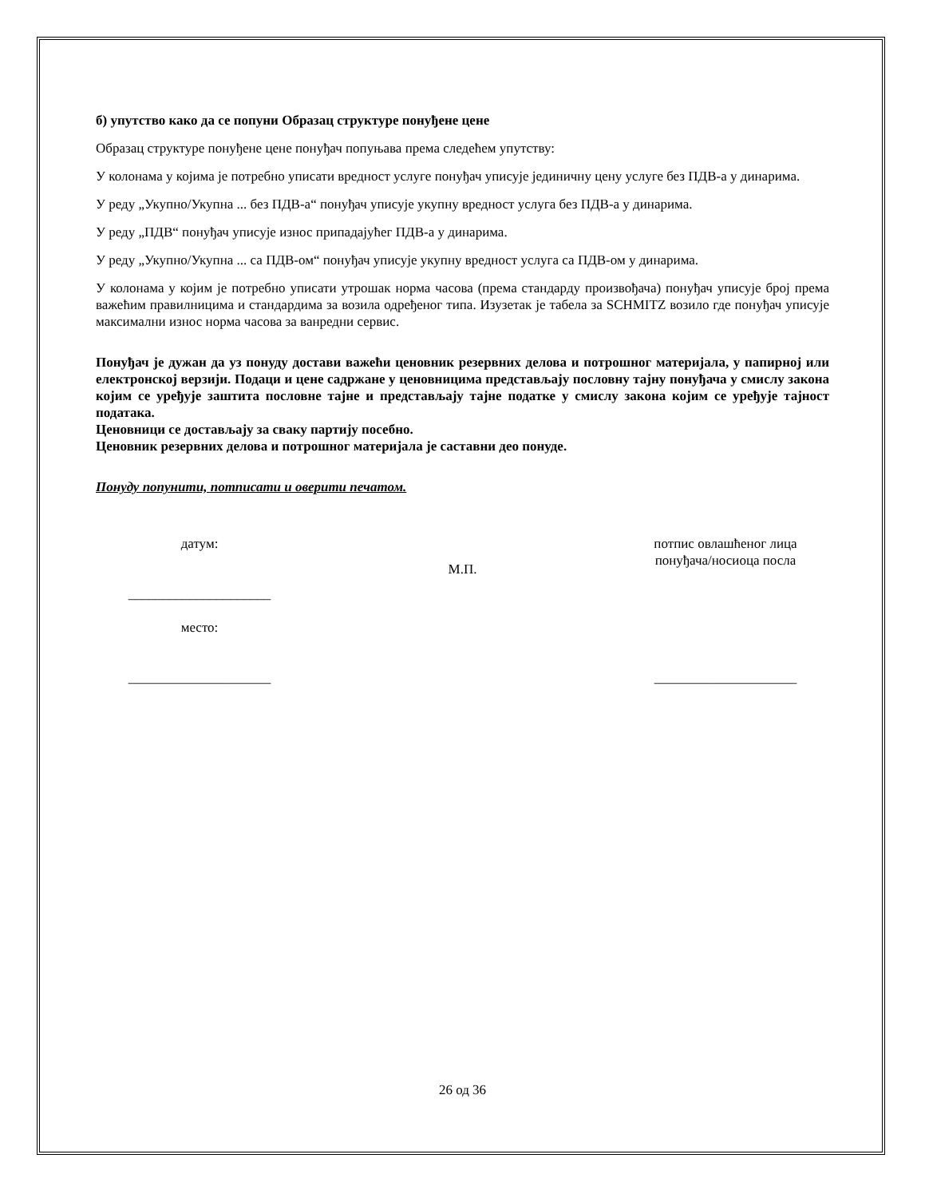б) упутство како да се попуни Образац структуре понуђене цене
Образац структуре понуђене цене понуђач попуњава према следећем упутству:
У колонама у којима је потребно уписати вредност услуге понуђач уписује јединичну цену услуге без ПДВ-а у динарима.
У реду „Укупно/Укупна ... без ПДВ-а“ понуђач уписује укупну вредност услуга без ПДВ-а у динарима.
У реду „ПДВ“ понуђач уписује износ припадајућег ПДВ-а у динарима.
У реду „Укупно/Укупна ... са ПДВ-ом“ понуђач уписује укупну вредност услуга са ПДВ-ом у динарима.
У колонама у којим је потребно уписати утрошак норма часова (према стандарду произвођача) понуђач уписује број према важећим правилницима и стандардима за возила одређеног типа. Изузетак је табела за SCHMITZ возило где понуђач уписује максимални износ норма часова за ванредни сервис.
Понуђач је дужан да уз понуду достави важећи ценовник резервних делова и потрошног материјала, у папирној или електронској верзији. Подаци и цене садржане у ценовницима представљају пословну тајну понуђача у смислу закона којим се уређује заштита пословне тајне и представљају тајне податке у смислу закона којим се уређује тајност података.
Ценовници се достављају за сваку партију посебно.
Ценовник резервних делова и потрошног материјала је саставни део понуде.
Понуду попунити, потписати и оверити печатом.
датум:
_____________________
место:
_____________________
М.П.
потпис овлашћеног лица
понуђача/носиоца посла
_____________________
26 од 36